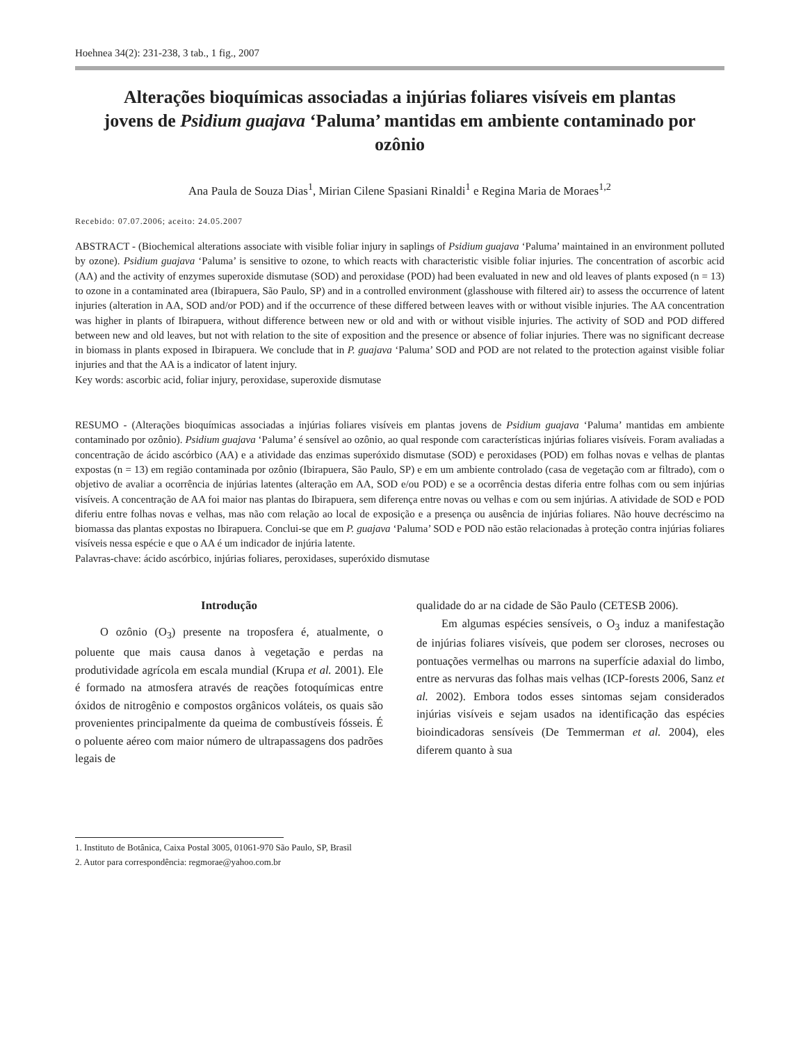Hoehnea 34(2): 231-238, 3 tab., 1 fig., 2007
Alterações bioquímicas associadas a injúrias foliares visíveis em plantas jovens de Psidium guajava ‘Paluma’ mantidas em ambiente contaminado por ozônio
Ana Paula de Souza Dias<sup>1</sup>, Mirian Cilene Spasiani Rinaldi<sup>1</sup> e Regina Maria de Moraes<sup>1,2</sup>
Recebido: 07.07.2006; aceito: 24.05.2007
ABSTRACT - (Biochemical alterations associate with visible foliar injury in saplings of Psidium guajava ‘Paluma’ maintained in an environment polluted by ozone). Psidium guajava ‘Paluma’ is sensitive to ozone, to which reacts with characteristic visible foliar injuries. The concentration of ascorbic acid (AA) and the activity of enzymes superoxide dismutase (SOD) and peroxidase (POD) had been evaluated in new and old leaves of plants exposed (n = 13) to ozone in a contaminated area (Ibirapuera, São Paulo, SP) and in a controlled environment (glasshouse with filtered air) to assess the occurrence of latent injuries (alteration in AA, SOD and/or POD) and if the occurrence of these differed between leaves with or without visible injuries. The AA concentration was higher in plants of Ibirapuera, without difference between new or old and with or without visible injuries. The activity of SOD and POD differed between new and old leaves, but not with relation to the site of exposition and the presence or absence of foliar injuries. There was no significant decrease in biomass in plants exposed in Ibirapuera. We conclude that in P. guajava ‘Paluma’ SOD and POD are not related to the protection against visible foliar injuries and that the AA is a indicator of latent injury.
Key words: ascorbic acid, foliar injury, peroxidase, superoxide dismutase
RESUMO - (Alterações bioquímicas associadas a injúrias foliares visíveis em plantas jovens de Psidium guajava ‘Paluma’ mantidas em ambiente contaminado por ozônio). Psidium guajava ‘Paluma’ é sensível ao ozônio, ao qual responde com características injúrias foliares visíveis. Foram avaliadas a concentração de ácido ascórbico (AA) e a atividade das enzimas superóxido dismutase (SOD) e peroxidases (POD) em folhas novas e velhas de plantas expostas (n = 13) em região contaminada por ozônio (Ibirapuera, São Paulo, SP) e em um ambiente controlado (casa de vegetação com ar filtrado), com o objetivo de avaliar a ocorrência de injúrias latentes (alteração em AA, SOD e/ou POD) e se a ocorrência destas diferia entre folhas com ou sem injúrias visíveis. A concentração de AA foi maior nas plantas do Ibirapuera, sem diferença entre novas ou velhas e com ou sem injúrias. A atividade de SOD e POD diferiu entre folhas novas e velhas, mas não com relação ao local de exposição e a presença ou ausência de injúrias foliares. Não houve decréscimo na biomassa das plantas expostas no Ibirapuera. Conclui-se que em P. guajava ‘Paluma’ SOD e POD não estão relacionadas à proteção contra injúrias foliares visíveis nessa espécie e que o AA é um indicador de injúria latente.
Palavras-chave: ácido ascórbico, injúrias foliares, peroxidases, superóxido dismutase
Introdução
O ozônio (O<sub>3</sub>) presente na troposfera é, atualmente, o poluente que mais causa danos à vegetação e perdas na produtividade agrícola em escala mundial (Krupa et al. 2001). Ele é formado na atmosfera através de reações fotoquímicas entre óxidos de nitrogênio e compostos orgânicos voláteis, os quais são provenientes principalmente da queima de combustíveis fósseis. É o poluente aéreo com maior número de ultrapassagens dos padrões legais de
qualidade do ar na cidade de São Paulo (CETESB 2006).
Em algumas espécies sensíveis, o O<sub>3</sub> induz a manifestação de injúrias foliares visíveis, que podem ser cloroses, necroses ou pontuações vermelhas ou marrons na superfície adaxial do limbo, entre as nervuras das folhas mais velhas (ICP-forests 2006, Sanz et al. 2002). Embora todos esses sintomas sejam considerados injúrias visíveis e sejam usados na identificação das espécies bioindicadoras sensíveis (De Temmerman et al. 2004), eles diferem quanto à sua
1. Instituto de Botânica, Caixa Postal 3005, 01061-970 São Paulo, SP, Brasil
2. Autor para correspondência: regmorae@yahoo.com.br